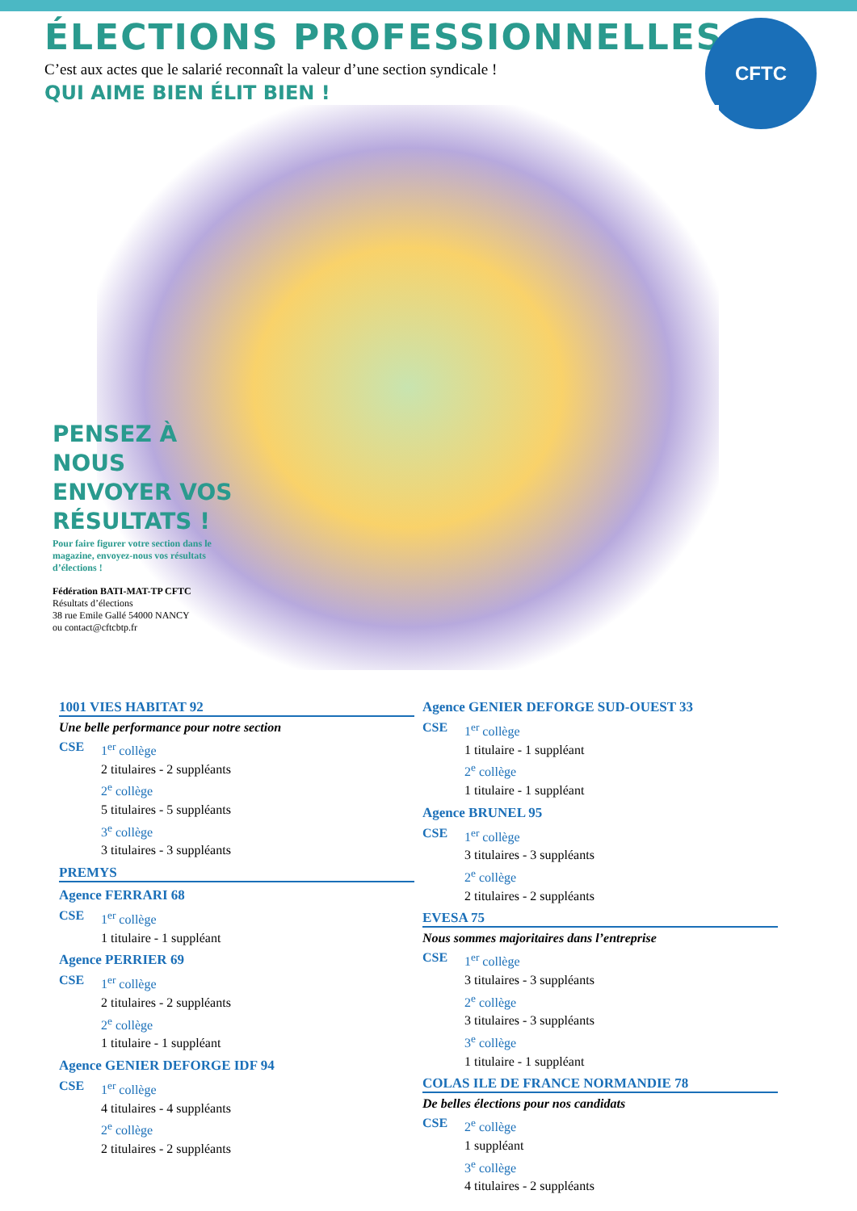ÉLECTIONS PROFESSIONNELLES
C’est aux actes que le salarié reconnaît la valeur d’une section syndicale !
QUI AIME BIEN ÉLIT BIEN !
CFTC
PENSEZ À NOUS ENVOYER VOS RÉSULTATS !
Pour faire figurer votre section dans le magazine, envoyez-nous vos résultats d’élections !
Fédération BATI-MAT-TP CFTC
Résultats d’élections
38 rue Emile Gallé 54000 NANCY
ou contact@cftcbtp.fr
1001 VIES HABITAT 92
Une belle performance pour notre section
CSE 1<sup>er</sup> collège
2 titulaires - 2 suppléants
2<sup>e</sup> collège
5 titulaires - 5 suppléants
3<sup>e</sup> collège
3 titulaires - 3 suppléants
PREMYS
Agence FERRARI 68
CSE 1<sup>er</sup> collège
1 titulaire - 1 suppléant
Agence PERRIER 69
CSE 1<sup>er</sup> collège
2 titulaires - 2 suppléants
2<sup>e</sup> collège
1 titulaire - 1 suppléant
Agence GENIER DEFORGE IDF 94
CSE 1<sup>er</sup> collège
4 titulaires - 4 suppléants
2<sup>e</sup> collège
2 titulaires - 2 suppléants
Agence GENIER DEFORGE SUD-OUEST 33
CSE 1<sup>er</sup> collège
1 titulaire - 1 suppléant
2<sup>e</sup> collège
1 titulaire - 1 suppléant
Agence BRUNEL 95
CSE 1<sup>er</sup> collège
3 titulaires - 3 suppléants
2<sup>e</sup> collège
2 titulaires - 2 suppléants
EVESA 75
Nous sommes majoritaires dans l’entreprise
CSE 1<sup>er</sup> collège
3 titulaires - 3 suppléants
2<sup>e</sup> collège
3 titulaires - 3 suppléants
3<sup>e</sup> collège
1 titulaire - 1 suppléant
COLAS ILE DE FRANCE NORMANDIE 78
De belles élections pour nos candidats
CSE 2<sup>e</sup> collège
1 suppléant
3<sup>e</sup> collège
4 titulaires - 2 suppléants